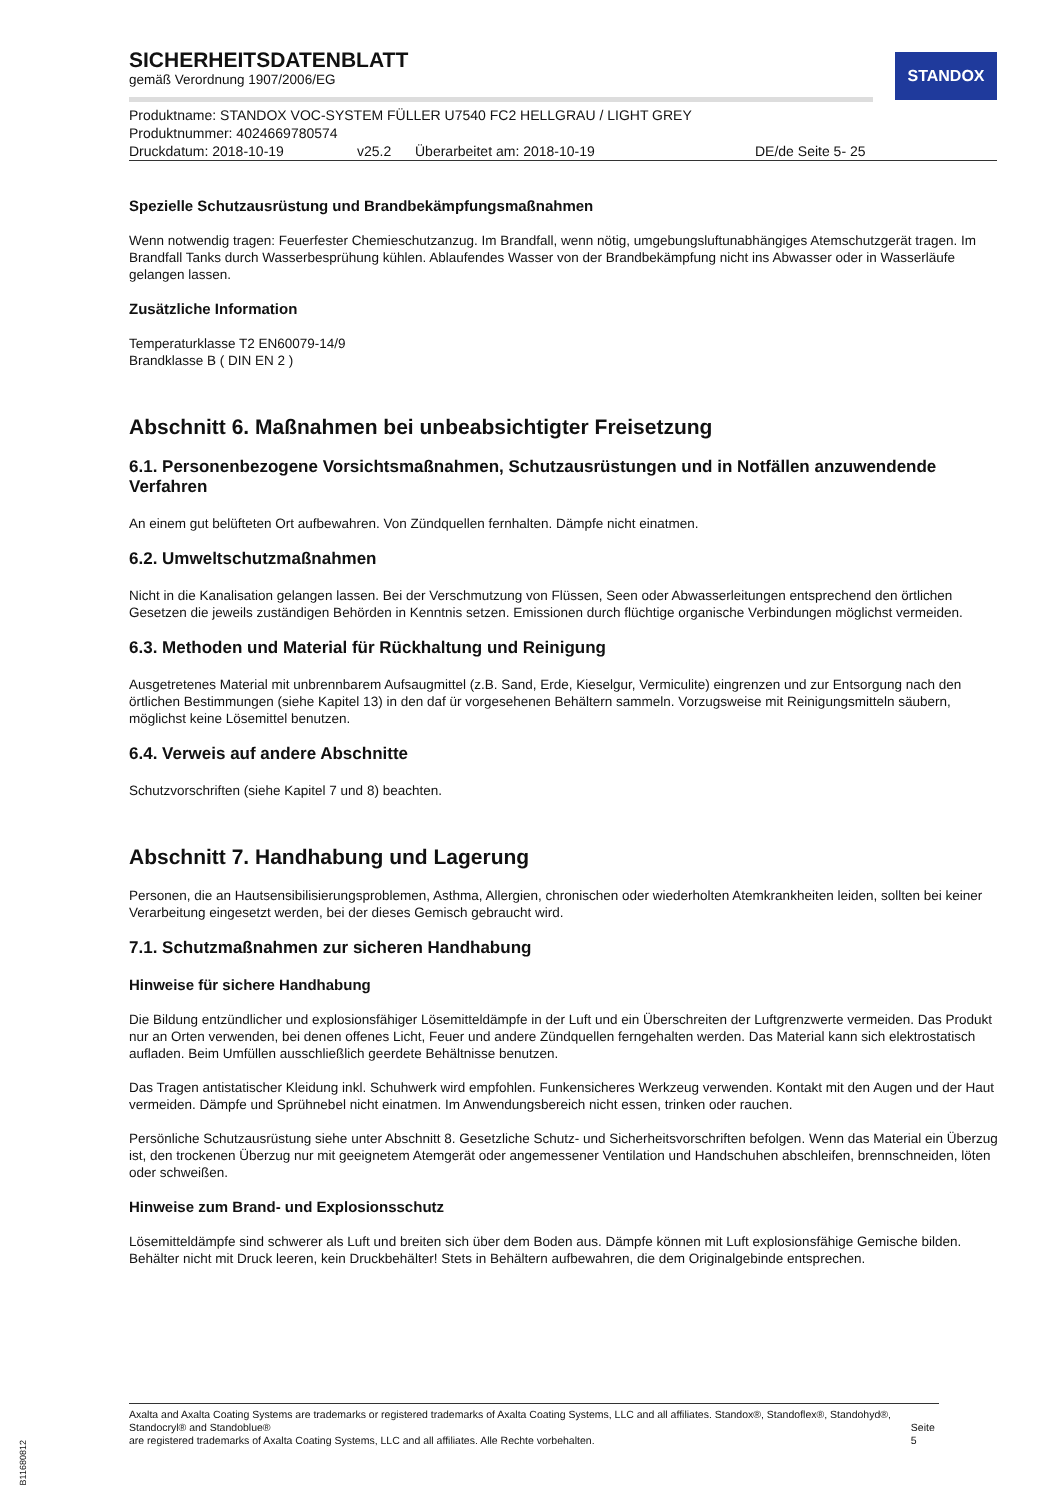STANDOX
SICHERHEITSDATENBLATT
gemäß Verordnung 1907/2006/EG
Produktname: STANDOX VOC-SYSTEM FÜLLER U7540 FC2 HELLGRAU / LIGHT GREY
Produktnummer: 4024669780574
Druckdatum: 2018-10-19 v25.2 Überarbeitet am: 2018-10-19 DE/de Seite 5- 25
Spezielle Schutzausrüstung und Brandbekämpfungsmaßnahmen
Wenn notwendig tragen: Feuerfester Chemieschutzanzug. Im Brandfall, wenn nötig, umgebungsluftunabhängiges Atemschutzgerät tragen. Im Brandfall Tanks durch Wasserbesprühung kühlen. Ablaufendes Wasser von der Brandbekämpfung nicht ins Abwasser oder in Wasserläufe gelangen lassen.
Zusätzliche Information
Temperaturklasse T2 EN60079-14/9
Brandklasse B ( DIN EN 2 )
Abschnitt 6. Maßnahmen bei unbeabsichtigter Freisetzung
6.1. Personenbezogene Vorsichtsmaßnahmen, Schutzausrüstungen und in Notfällen anzuwendende Verfahren
An einem gut belüfteten Ort aufbewahren. Von Zündquellen fernhalten. Dämpfe nicht einatmen.
6.2. Umweltschutzmaßnahmen
Nicht in die Kanalisation gelangen lassen. Bei der Verschmutzung von Flüssen, Seen oder Abwasserleitungen entsprechend den örtlichen Gesetzen die jeweils zuständigen Behörden in Kenntnis setzen. Emissionen durch flüchtige organische Verbindungen möglichst vermeiden.
6.3. Methoden und Material für Rückhaltung und Reinigung
Ausgetretenes Material mit unbrennbarem Aufsaugmittel (z.B. Sand, Erde, Kieselgur, Vermiculite) eingrenzen und zur Entsorgung nach den örtlichen Bestimmungen (siehe Kapitel 13) in den daf ür vorgesehenen Behältern sammeln. Vorzugsweise mit Reinigungsmitteln säubern, möglichst keine Lösemittel benutzen.
6.4. Verweis auf andere Abschnitte
Schutzvorschriften (siehe Kapitel 7 und 8) beachten.
Abschnitt 7. Handhabung und Lagerung
Personen, die an Hautsensibilisierungsproblemen, Asthma, Allergien, chronischen oder wiederholten Atemkrankheiten leiden, sollten bei keiner Verarbeitung eingesetzt werden, bei der dieses Gemisch gebraucht wird.
7.1. Schutzmaßnahmen zur sicheren Handhabung
Hinweise für sichere Handhabung
Die Bildung entzündlicher und explosionsfähiger Lösemitteldämpfe in der Luft und ein Überschreiten der Luftgrenzwerte vermeiden. Das Produkt nur an Orten verwenden, bei denen offenes Licht, Feuer und andere Zündquellen ferngehalten werden. Das Material kann sich elektrostatisch aufladen. Beim Umfüllen ausschließlich geerdete Behältnisse benutzen.
Das Tragen antistatischer Kleidung inkl. Schuhwerk wird empfohlen. Funkensicheres Werkzeug verwenden. Kontakt mit den Augen und der Haut vermeiden. Dämpfe und Sprühnebel nicht einatmen. Im Anwendungsbereich nicht essen, trinken oder rauchen.
Persönliche Schutzausrüstung siehe unter Abschnitt 8. Gesetzliche Schutz- und Sicherheitsvorschriften befolgen. Wenn das Material ein Überzug ist, den trockenen Überzug nur mit geeignetem Atemgerät oder angemessener Ventilation und Handschuhen abschleifen, brennschneiden, löten oder schweißen.
Hinweise zum Brand- und Explosionsschutz
Lösemitteldämpfe sind schwerer als Luft und breiten sich über dem Boden aus. Dämpfe können mit Luft explosionsfähige Gemische bilden. Behälter nicht mit Druck leeren, kein Druckbehälter! Stets in Behältern aufbewahren, die dem Originalgebinde entsprechen.
Axalta and Axalta Coating Systems are trademarks or registered trademarks of Axalta Coating Systems, LLC and all affiliates. Standox®, Standoflex®, Standohyd®, Standocryl® and Standoblue®
are registered trademarks of Axalta Coating Systems, LLC and all affiliates. Alle Rechte vorbehalten.
Seite 5
B11680812